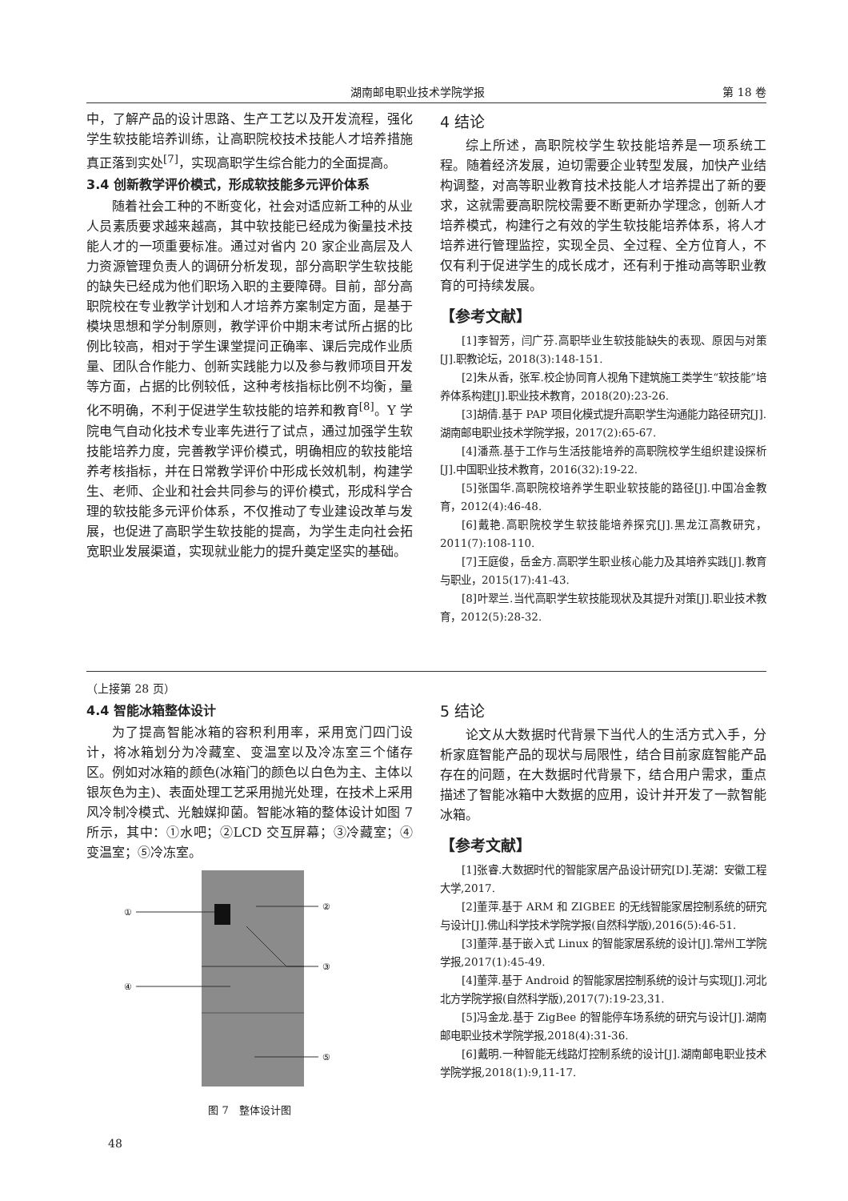湖南邮电职业技术学院学报 第 18 卷
中，了解产品的设计思路、生产工艺以及开发流程，强化学生软技能培养训练，让高职院校技术技能人才培养措施真正落到实处<sup>[7]</sup>，实现高职学生综合能力的全面提高。
3.4 创新教学评价模式，形成软技能多元评价体系
随着社会工种的不断变化，社会对适应新工种的从业人员素质要求越来越高，其中软技能已经成为衡量技术技能人才的一项重要标准。通过对省内 20 家企业高层及人力资源管理负责人的调研分析发现，部分高职学生软技能的缺失已经成为他们职场入职的主要障碍。目前，部分高职院校在专业教学计划和人才培养方案制定方面，是基于模块思想和学分制原则，教学评价中期末考试所占据的比例比较高，相对于学生课堂提问正确率、课后完成作业质量、团队合作能力、创新实践能力以及参与教师项目开发等方面，占据的比例较低，这种考核指标比例不均衡，量化不明确，不利于促进学生软技能的培养和教育<sup>[8]</sup>。Y 学院电气自动化技术专业率先进行了试点，通过加强学生软技能培养力度，完善教学评价模式，明确相应的软技能培养考核指标，并在日常教学评价中形成长效机制，构建学生、老师、企业和社会共同参与的评价模式，形成科学合理的软技能多元评价体系，不仅推动了专业建设改革与发展，也促进了高职学生软技能的提高，为学生走向社会拓宽职业发展渠道，实现就业能力的提升奠定坚实的基础。
4 结论
综上所述，高职院校学生软技能培养是一项系统工程。随着经济发展，迫切需要企业转型发展，加快产业结构调整，对高等职业教育技术技能人才培养提出了新的要求，这就需要高职院校需要不断更新办学理念，创新人才培养模式，构建行之有效的学生软技能培养体系，将人才培养进行管理监控，实现全员、全过程、全方位育人，不仅有利于促进学生的成长成才，还有利于推动高等职业教育的可持续发展。
【参考文献】
[1]李智芳，闫广芬.高职毕业生软技能缺失的表现、原因与对策[J].职教论坛，2018(3):148-151.
[2]朱从香，张军.校企协同育人视角下建筑施工类学生“软技能”培养体系构建[J].职业技术教育，2018(20):23-26.
[3]胡倩.基于 PAP 项目化模式提升高职学生沟通能力路径研究[J].湖南邮电职业技术学院学报，2017(2):65-67.
[4]潘燕.基于工作与生活技能培养的高职院校学生组织建设探析[J].中国职业技术教育，2016(32):19-22.
[5]张国华.高职院校培养学生职业软技能的路径[J].中国冶金教育，2012(4):46-48.
[6]戴艳.高职院校学生软技能培养探究[J].黑龙江高教研究，2011(7):108-110.
[7]王庭俊，岳金方.高职学生职业核心能力及其培养实践[J].教育与职业，2015(17):41-43.
[8]叶翠兰.当代高职学生软技能现状及其提升对策[J].职业技术教育，2012(5):28-32.
（上接第 28 页）
4.4 智能冰箱整体设计
为了提高智能冰箱的容积利用率，采用宽门四门设计，将冰箱划分为冷藏室、变温室以及冷冻室三个储存区。例如对冰箱的颜色(冰箱门的颜色以白色为主、主体以银灰色为主)、表面处理工艺采用抛光处理，在技术上采用风冷制冷模式、光触媒抑菌。智能冰箱的整体设计如图 7 所示，其中：①水吧；②LCD 交互屏幕；③冷藏室；④变温室；⑤冷冻室。
①
②
③
④
⑤
图 7　整体设计图
5 结论
论文从大数据时代背景下当代人的生活方式入手，分析家庭智能产品的现状与局限性，结合目前家庭智能产品存在的问题，在大数据时代背景下，结合用户需求，重点描述了智能冰箱中大数据的应用，设计并开发了一款智能冰箱。
【参考文献】
[1]张睿.大数据时代的智能家居产品设计研究[D].芜湖：安徽工程大学,2017.
[2]董萍.基于 ARM 和 ZIGBEE 的无线智能家居控制系统的研究与设计[J].佛山科学技术学院学报(自然科学版),2016(5):46-51.
[3]董萍.基于嵌入式 Linux 的智能家居系统的设计[J].常州工学院学报,2017(1):45-49.
[4]董萍.基于 Android 的智能家居控制系统的设计与实现[J].河北北方学院学报(自然科学版),2017(7):19-23,31.
[5]冯金龙.基于 ZigBee 的智能停车场系统的研究与设计[J].湖南邮电职业技术学院学报,2018(4):31-36.
[6]戴明.一种智能无线路灯控制系统的设计[J].湖南邮电职业技术学院学报,2018(1):9,11-17.
48